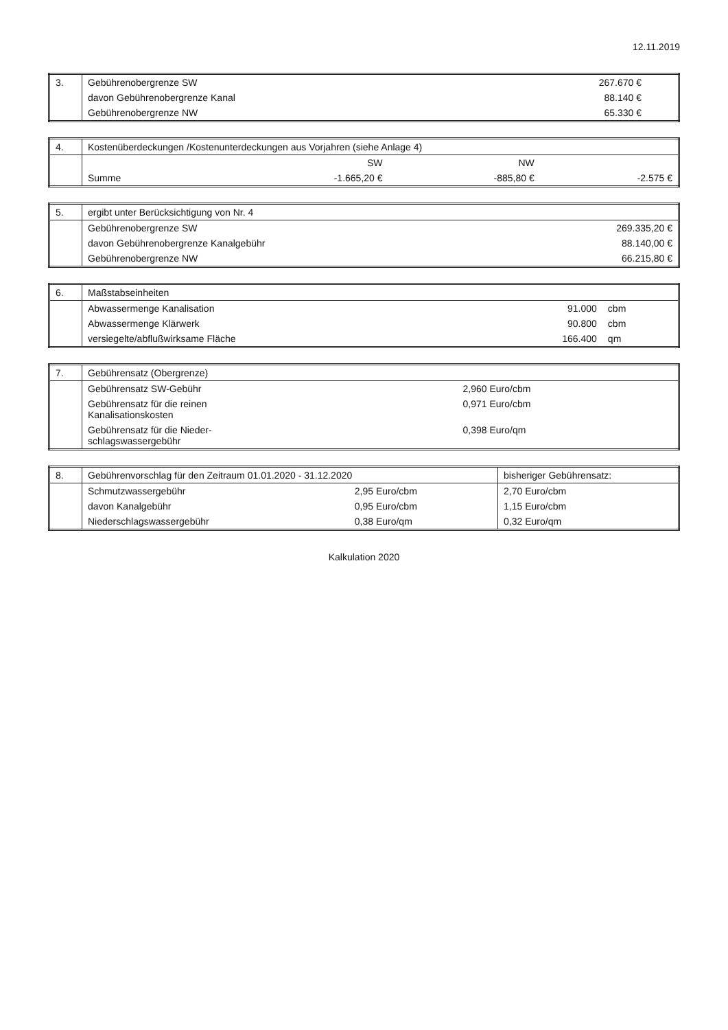12.11.2019
| 3. | Gebührenobergrenze SW | 267.670 € | |
| | davon Gebührenobergrenze Kanal | 88.140 € | |
| | Gebührenobergrenze NW | 65.330 € | |
| 4. | Kostenüberdeckungen /Kostenunterdeckungen aus Vorjahren (siehe Anlage 4) | | | |
| --- | --- | --- | --- | --- |
| | | SW | NW | |
| | Summe | -1.665,20 € | -885,80 € | -2.575 € |
| 5. | ergibt unter Berücksichtigung von Nr. 4 | |
| --- | --- | --- |
| | Gebührenobergrenze SW | 269.335,20 € |
| | davon Gebührenobergrenze Kanalgebühr | 88.140,00 € |
| | Gebührenobergrenze NW | 66.215,80 € |
| 6. | Maßstabseinheiten | | |
| --- | --- | --- | --- |
| | Abwassermenge Kanalisation | 91.000 | cbm |
| | Abwassermenge Klärwerk | 90.800 | cbm |
| | versiegelte/abflußwirksame Fläche | 166.400 | qm |
| 7. | Gebührensatz (Obergrenze) | |
| --- | --- | --- |
| | Gebührensatz SW-Gebühr | 2,960 Euro/cbm |
| | Gebührensatz für die reinen Kanalisationskosten | 0,971 Euro/cbm |
| | Gebührensatz für die Nieder- schlagswassergebühr | 0,398 Euro/qm |
| 8. | Gebührenvorschlag für den Zeitraum 01.01.2020 - 31.12.2020 | | bisheriger Gebührensatz: |
| --- | --- | --- | --- |
| | Schmutzwassergebühr | 2,95 Euro/cbm | 2,70 Euro/cbm |
| | davon Kanalgebühr | 0,95 Euro/cbm | 1,15 Euro/cbm |
| | Niederschlagswassergebühr | 0,38 Euro/qm | 0,32 Euro/qm |
Kalkulation 2020